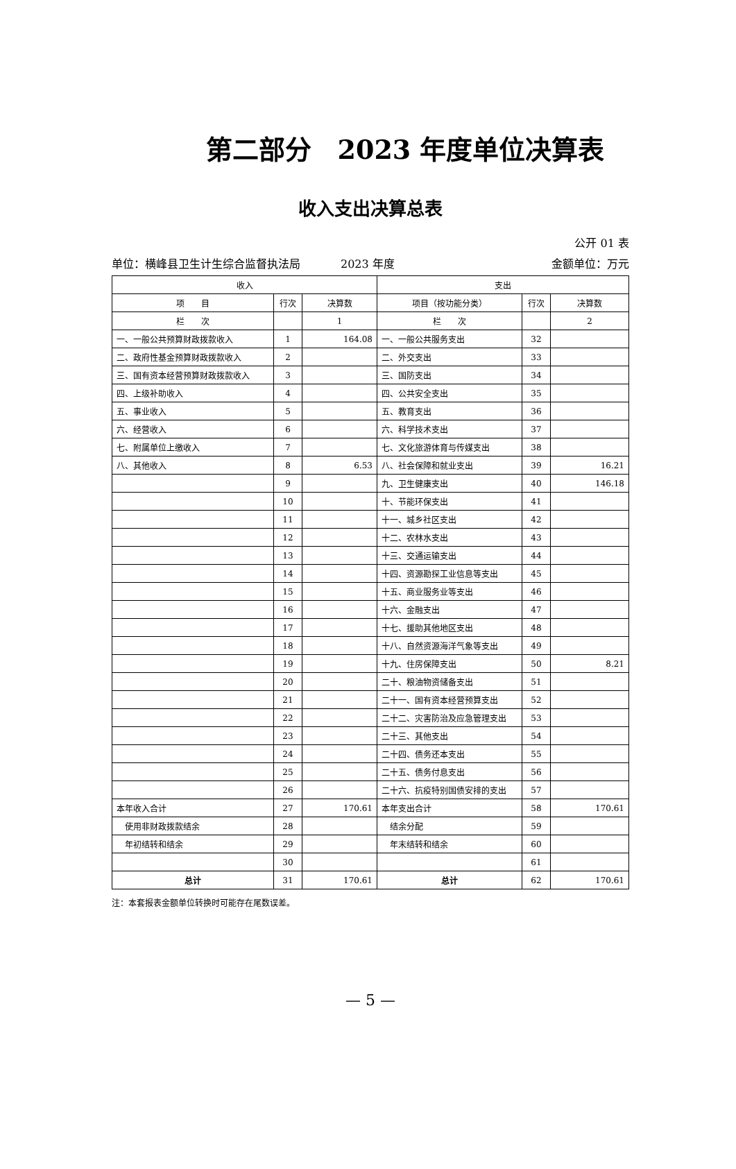第二部分　2023 年度单位决算表
收入支出决算总表
公开 01 表
单位：横峰县卫生计生综合监督执法局 2023 年度 金额单位：万元
| 收入 | | | 支出 | | |
| --- | --- | --- | --- | --- | --- |
| 项 目 | 行次 | 决算数 | 项目（按功能分类） | 行次 | 决算数 |
| 栏 次 | | 1 | 栏 次 | | 2 |
| 一、一般公共预算财政拨款收入 | 1 | 164.08 | 一、一般公共服务支出 | 32 | |
| 二、政府性基金预算财政拨款收入 | 2 | | 二、外交支出 | 33 | |
| 三、国有资本经营预算财政拨款收入 | 3 | | 三、国防支出 | 34 | |
| 四、上级补助收入 | 4 | | 四、公共安全支出 | 35 | |
| 五、事业收入 | 5 | | 五、教育支出 | 36 | |
| 六、经营收入 | 6 | | 六、科学技术支出 | 37 | |
| 七、附属单位上缴收入 | 7 | | 七、文化旅游体育与传媒支出 | 38 | |
| 八、其他收入 | 8 | 6.53 | 八、社会保障和就业支出 | 39 | 16.21 |
| | 9 | | 九、卫生健康支出 | 40 | 146.18 |
| | 10 | | 十、节能环保支出 | 41 | |
| | 11 | | 十一、城乡社区支出 | 42 | |
| | 12 | | 十二、农林水支出 | 43 | |
| | 13 | | 十三、交通运输支出 | 44 | |
| | 14 | | 十四、资源勘探工业信息等支出 | 45 | |
| | 15 | | 十五、商业服务业等支出 | 46 | |
| | 16 | | 十六、金融支出 | 47 | |
| | 17 | | 十七、援助其他地区支出 | 48 | |
| | 18 | | 十八、自然资源海洋气象等支出 | 49 | |
| | 19 | | 十九、住房保障支出 | 50 | 8.21 |
| | 20 | | 二十、粮油物资储备支出 | 51 | |
| | 21 | | 二十一、国有资本经营预算支出 | 52 | |
| | 22 | | 二十二、灾害防治及应急管理支出 | 53 | |
| | 23 | | 二十三、其他支出 | 54 | |
| | 24 | | 二十四、债务还本支出 | 55 | |
| | 25 | | 二十五、债务付息支出 | 56 | |
| | 26 | | 二十六、抗疫特别国债安排的支出 | 57 | |
| 本年收入合计 | 27 | 170.61 | 本年支出合计 | 58 | 170.61 |
| 使用非财政拨款结余 | 28 | | 结余分配 | 59 | |
| 年初结转和结余 | 29 | | 年末结转和结余 | 60 | |
| | 30 | | | 61 | |
| 总计 | 31 | 170.61 | 总计 | 62 | 170.61 |
注：本套报表金额单位转换时可能存在尾数误差。
— 5 —